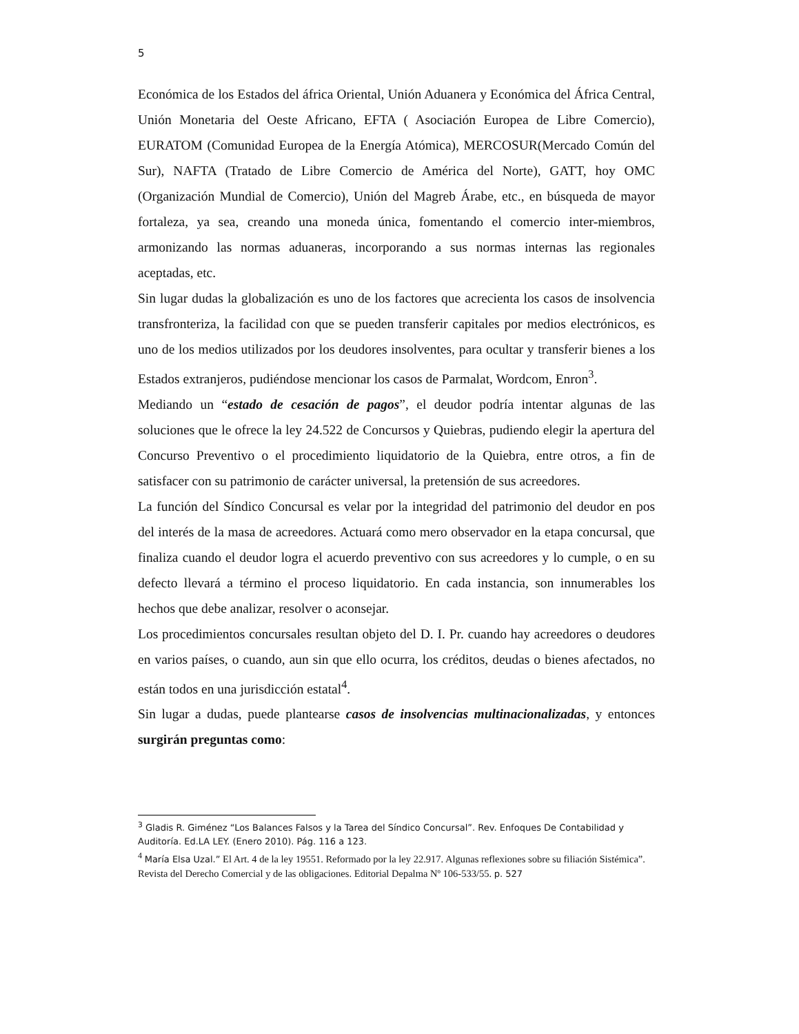5
Económica de los Estados del áfrica Oriental, Unión Aduanera y Económica del África Central, Unión Monetaria del Oeste Africano, EFTA ( Asociación Europea de Libre Comercio), EURATOM (Comunidad Europea de la Energía Atómica), MERCOSUR(Mercado Común del Sur), NAFTA (Tratado de Libre Comercio de América del Norte), GATT, hoy OMC (Organización Mundial de Comercio), Unión del Magreb Árabe, etc., en búsqueda de mayor fortaleza, ya sea, creando una moneda única, fomentando el comercio inter-miembros, armonizando las normas aduaneras, incorporando a sus normas internas las regionales aceptadas, etc.
Sin lugar dudas la globalización es uno de los factores que acrecienta los casos de insolvencia transfronteriza, la facilidad con que se pueden transferir capitales por medios electrónicos, es uno de los medios utilizados por los deudores insolventes, para ocultar y transferir bienes a los Estados extranjeros, pudiéndose mencionar los casos de Parmalat, Wordcom, Enron<sup>3</sup>.
Mediando un “estado de cesación de pagos”, el deudor podría intentar algunas de las soluciones que le ofrece la ley 24.522 de Concursos y Quiebras, pudiendo elegir la apertura del Concurso Preventivo o el procedimiento liquidatorio de la Quiebra, entre otros, a fin de satisfacer con su patrimonio de carácter universal, la pretensión de sus acreedores.
La función del Síndico Concursal es velar por la integridad del patrimonio del deudor en pos del interés de la masa de acreedores. Actuará como mero observador en la etapa concursal, que finaliza cuando el deudor logra el acuerdo preventivo con sus acreedores y lo cumple, o en su defecto llevará a término el proceso liquidatorio. En cada instancia, son innumerables los hechos que debe analizar, resolver o aconsejar.
Los procedimientos concursales resultan objeto del D. I. Pr. cuando hay acreedores o deudores en varios países, o cuando, aun sin que ello ocurra, los créditos, deudas o bienes afectados, no están todos en una jurisdicción estatal<sup>4</sup>.
Sin lugar a dudas, puede plantearse casos de insolvencias multinacionalizadas, y entonces surgirán preguntas como:
<sup>3</sup> Gladis R. Giménez “Los Balances Falsos y la Tarea del Síndico Concursal”. Rev. Enfoques De Contabilidad y Auditoría. Ed.LA LEY. (Enero 2010). Pág. 116 a 123.
<sup>4</sup> María Elsa Uzal.” El Art. 4 de la ley 19551. Reformado por la ley 22.917. Algunas reflexiones sobre su filiación Sistémica”. Revista del Derecho Comercial y de las obligaciones. Editorial Depalma Nº 106-533/55. p. 527